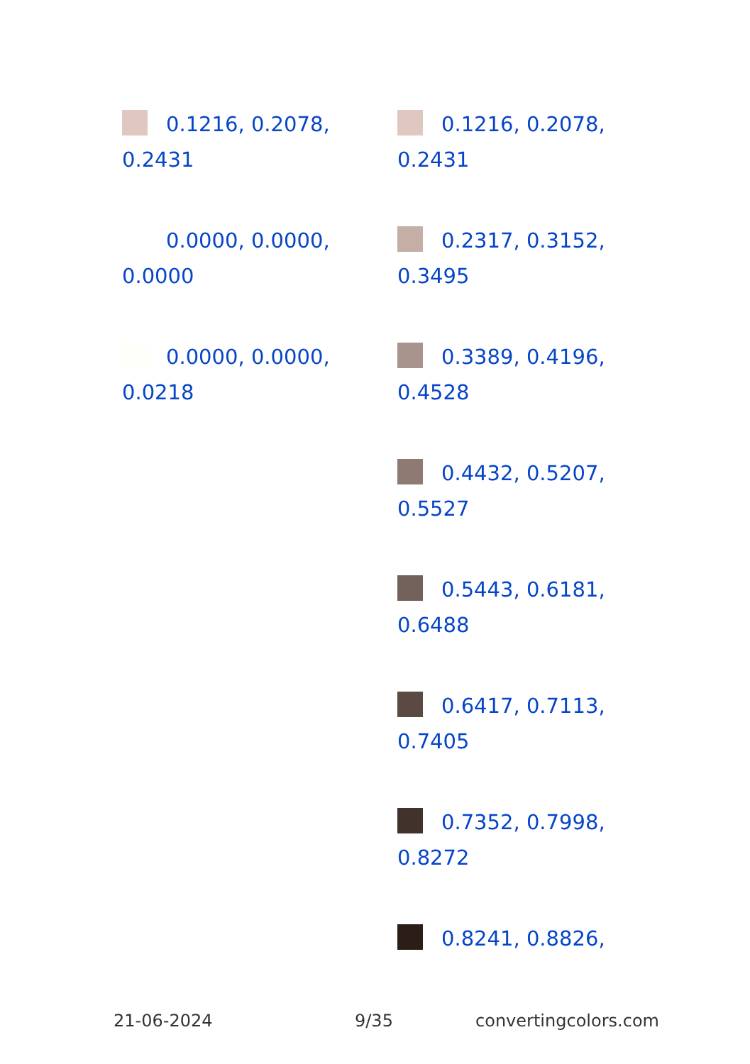0.1216, 0.2078, 0.2431
0.0000, 0.0000, 0.0000
0.0000, 0.0000, 0.0218
0.1216, 0.2078, 0.2431
0.2317, 0.3152, 0.3495
0.3389, 0.4196, 0.4528
0.4432, 0.5207, 0.5527
0.5443, 0.6181, 0.6488
0.6417, 0.7113, 0.7405
0.7352, 0.7998, 0.8272
0.8241, 0.8826,
21-06-2024 9/35 convertingcolors.com